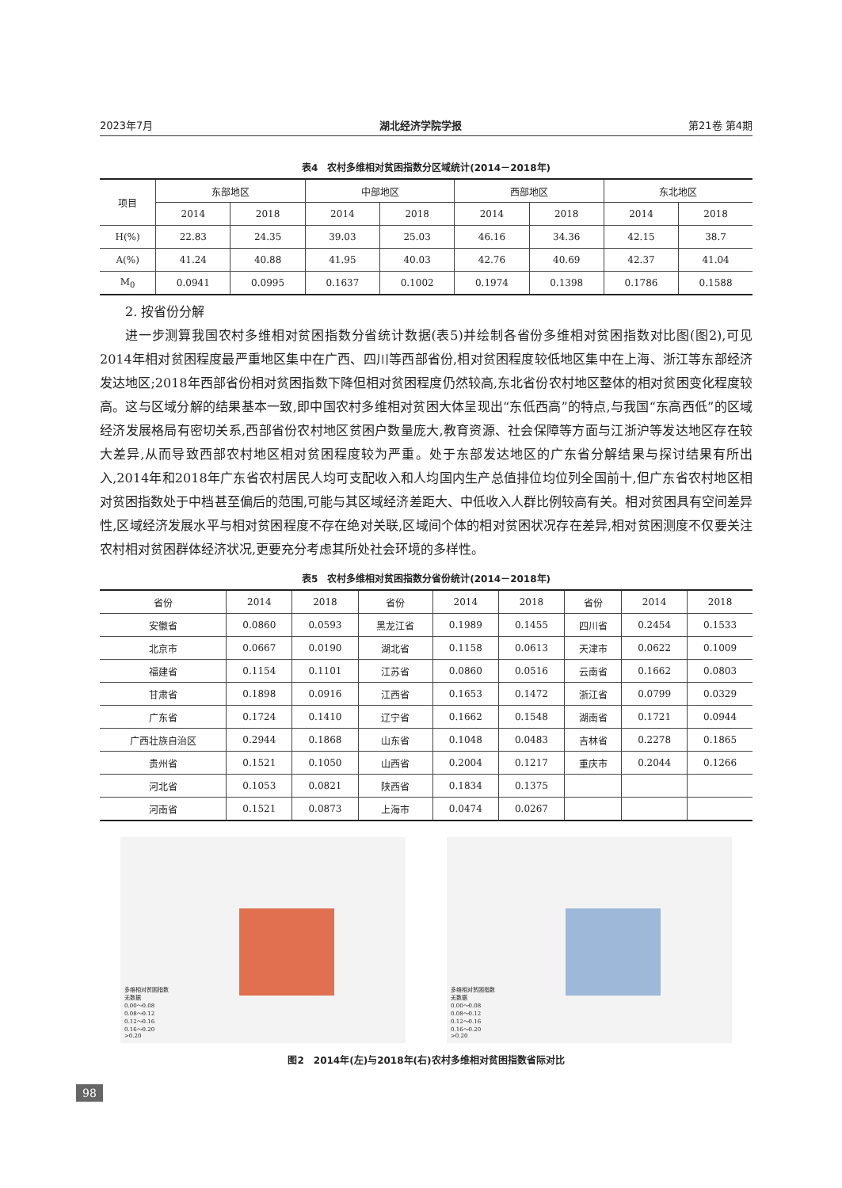2023年7月 湖北经济学院学报 第21卷 第4期
表4　农村多维相对贫困指数分区域统计(2014－2018年)
| 项目 | 东部地区 | | 中部地区 | | 西部地区 | | 东北地区 | |
| --- | --- | --- | --- | --- | --- | --- | --- | --- |
| | 2014 | 2018 | 2014 | 2018 | 2014 | 2018 | 2014 | 2018 |
| H(%) | 22.83 | 24.35 | 39.03 | 25.03 | 46.16 | 34.36 | 42.15 | 38.7 |
| A(%) | 41.24 | 40.88 | 41.95 | 40.03 | 42.76 | 40.69 | 42.37 | 41.04 |
| M<sub>0</sub> | 0.0941 | 0.0995 | 0.1637 | 0.1002 | 0.1974 | 0.1398 | 0.1786 | 0.1588 |
2. 按省份分解
进一步测算我国农村多维相对贫困指数分省统计数据(表5)并绘制各省份多维相对贫困指数对比图(图2),可见2014年相对贫困程度最严重地区集中在广西、四川等西部省份,相对贫困程度较低地区集中在上海、浙江等东部经济发达地区;2018年西部省份相对贫困指数下降但相对贫困程度仍然较高,东北省份农村地区整体的相对贫困变化程度较高。这与区域分解的结果基本一致,即中国农村多维相对贫困大体呈现出“东低西高”的特点,与我国“东高西低”的区域经济发展格局有密切关系,西部省份农村地区贫困户数量庞大,教育资源、社会保障等方面与江浙沪等发达地区存在较大差异,从而导致西部农村地区相对贫困程度较为严重。处于东部发达地区的广东省分解结果与探讨结果有所出入,2014年和2018年广东省农村居民人均可支配收入和人均国内生产总值排位均位列全国前十,但广东省农村地区相对贫困指数处于中档甚至偏后的范围,可能与其区域经济差距大、中低收入人群比例较高有关。相对贫困具有空间差异性,区域经济发展水平与相对贫困程度不存在绝对关联,区域间个体的相对贫困状况存在差异,相对贫困测度不仅要关注农村相对贫困群体经济状况,更要充分考虑其所处社会环境的多样性。
表5　农村多维相对贫困指数分省份统计(2014－2018年)
| 省份 | 2014 | 2018 | 省份 | 2014 | 2018 | 省份 | 2014 | 2018 |
| --- | --- | --- | --- | --- | --- | --- | --- | --- |
| 安徽省 | 0.0860 | 0.0593 | 黑龙江省 | 0.1989 | 0.1455 | 四川省 | 0.2454 | 0.1533 |
| 北京市 | 0.0667 | 0.0190 | 湖北省 | 0.1158 | 0.0613 | 天津市 | 0.0622 | 0.1009 |
| 福建省 | 0.1154 | 0.1101 | 江苏省 | 0.0860 | 0.0516 | 云南省 | 0.1662 | 0.0803 |
| 甘肃省 | 0.1898 | 0.0916 | 江西省 | 0.1653 | 0.1472 | 浙江省 | 0.0799 | 0.0329 |
| 广东省 | 0.1724 | 0.1410 | 辽宁省 | 0.1662 | 0.1548 | 湖南省 | 0.1721 | 0.0944 |
| 广西壮族自治区 | 0.2944 | 0.1868 | 山东省 | 0.1048 | 0.0483 | 吉林省 | 0.2278 | 0.1865 |
| 贵州省 | 0.1521 | 0.1050 | 山西省 | 0.2004 | 0.1217 | 重庆市 | 0.2044 | 0.1266 |
| 河北省 | 0.1053 | 0.0821 | 陕西省 | 0.1834 | 0.1375 | | | |
| 河南省 | 0.1521 | 0.0873 | 上海市 | 0.0474 | 0.0267 | | | |
多维相对贫困指数
无数据
0.00～0.08
0.08～0.12
0.12～0.16
0.16～0.20
>0.20
多维相对贫困指数
无数据
0.00～0.08
0.08～0.12
0.12～0.16
0.16～0.20
>0.20
图2　2014年(左)与2018年(右)农村多维相对贫困指数省际对比
98